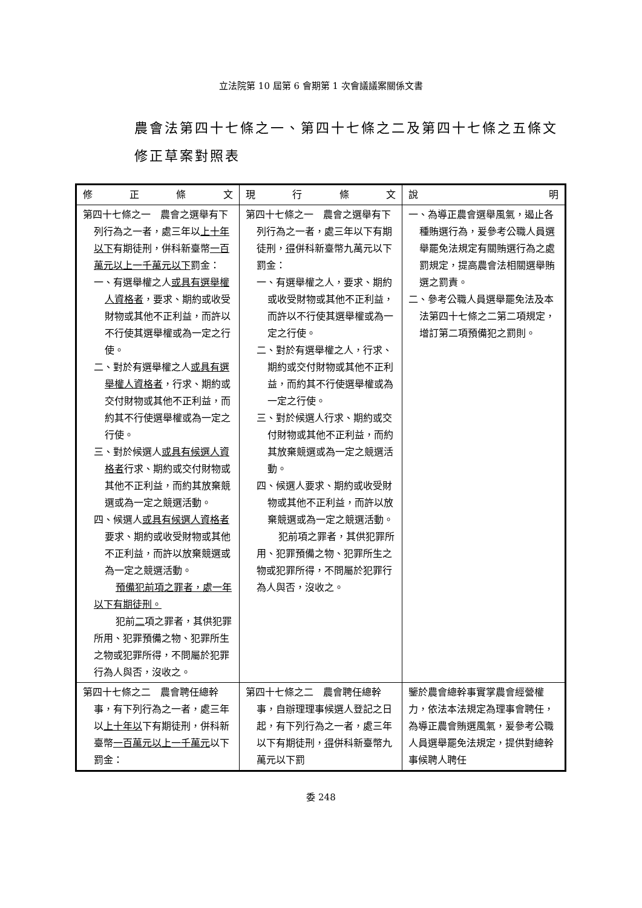立法院第 10 屆第 6 會期第 1 次會議議案關係文書
農會法第四十七條之一、第四十七條之二及第四十七條之五條文修正草案對照表
| 修 正 條 文 | 現 行 條 文 | 說 明 |
| --- | --- | --- |
| 第四十七條之一 農會之選舉有下列行為之一者，處三年以 上十年以下 有期徒刑，併科新臺幣 一百萬元以上一千萬元以下 罰金： 一、有選舉權之人 或具有選舉權人資格者 ，要求、期約或收受財物或其他不正利益，而許以不行使其選舉權或為一定之行使。 二、對於有選舉權之人 或具有選舉權人資格者 ，行求、期約或交付財物或其他不正利益，而約其不行使選舉權或為一定之行使。 三、對於候選人 或具有候選人資格者 行求、期約或交付財物或其他不正利益，而約其放棄競選或為一定之競選活動。 四、候選人 或具有候選人資格者 要求、期約或收受財物或其他不正利益，而許以放棄競選或為一定之競選活動。 預備犯前項之罪者，處一年以下有期徒刑。 犯前 二 項之罪者，其供犯罪所用、犯罪預備之物、犯罪所生之物或犯罪所得，不問屬於犯罪行為人與否，沒收之。 | 第四十七條之一 農會之選舉有下列行為之一者，處三年以下有期徒刑， 得 併科新臺幣九萬元以下罰金： 一、有選舉權之人，要求、期約或收受財物或其他不正利益，而許以不行使其選舉權或為一定之行使。 二、對於有選舉權之人，行求、期約或交付財物或其他不正利益，而約其不行使選舉權或為一定之行使。 三、對於候選人行求、期約或交付財物或其他不正利益，而約其放棄競選或為一定之競選活動。 四、候選人要求、期約或收受財物或其他不正利益，而許以放棄競選或為一定之競選活動。 犯前項之罪者，其供犯罪所用、犯罪預備之物、犯罪所生之物或犯罪所得，不問屬於犯罪行為人與否，沒收之。 | 一、為導正農會選舉風氣，遏止各種賄選行為，爰參考公職人員選舉罷免法規定有關賄選行為之處罰規定，提高農會法相關選舉賄選之罰責。 二、參考公職人員選舉罷免法及本法第四十七條之二第二項規定，增訂第二項預備犯之罰則。 |
| 第四十七條之二 農會聘任總幹事，有下列行為之一者，處三年以 上十年以 下有期徒刑，併科新臺幣 一百萬元以上一千萬元 以下罰金： | 第四十七條之二 農會聘任總幹事，自辦理理事候選人登記之日起，有下列行為之一者，處三年以下有期徒刑， 得 併科新臺幣九萬元以下罰 | 鑒於農會總幹事實掌農會經營權力，依法本法規定為理事會聘任，為導正農會賄選風氣，爰參考公職人員選舉罷免法規定，提供對總幹事候聘人聘任 |
委 248